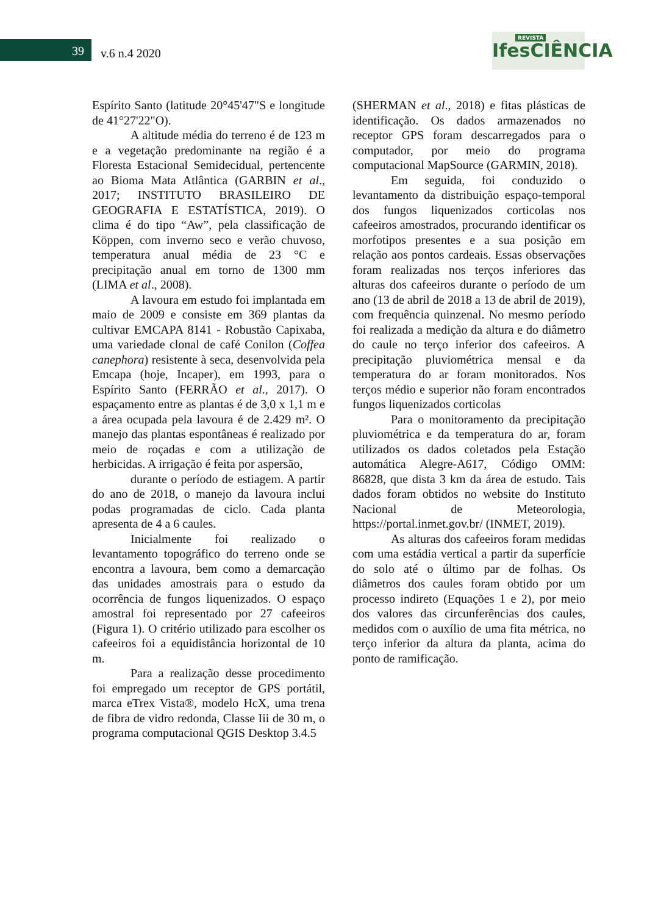39 v.6 n.4 2020
REVISTA
IfesCIÊNCIA
Espírito Santo (latitude 20°45'47"S e longitude de 41°27'22"O).
A altitude média do terreno é de 123 m e a vegetação predominante na região é a Floresta Estacional Semidecidual, pertencente ao Bioma Mata Atlântica (GARBIN et al., 2017; INSTITUTO BRASILEIRO DE GEOGRAFIA E ESTATÍSTICA, 2019). O clima é do tipo “Aw”, pela classificação de Köppen, com inverno seco e verão chuvoso, temperatura anual média de 23 °C e precipitação anual em torno de 1300 mm (LIMA et al., 2008).
A lavoura em estudo foi implantada em maio de 2009 e consiste em 369 plantas da cultivar EMCAPA 8141 - Robustão Capixaba, uma variedade clonal de café Conilon (Coffea canephora) resistente à seca, desenvolvida pela Emcapa (hoje, Incaper), em 1993, para o Espírito Santo (FERRÃO et al., 2017). O espaçamento entre as plantas é de 3,0 x 1,1 m e a área ocupada pela lavoura é de 2.429 m². O manejo das plantas espontâneas é realizado por meio de roçadas e com a utilização de herbicidas. A irrigação é feita por aspersão,
durante o período de estiagem. A partir do ano de 2018, o manejo da lavoura inclui podas programadas de ciclo. Cada planta apresenta de 4 a 6 caules.
Inicialmente foi realizado o levantamento topográfico do terreno onde se encontra a lavoura, bem como a demarcação das unidades amostrais para o estudo da ocorrência de fungos liquenizados. O espaço amostral foi representado por 27 cafeeiros (Figura 1). O critério utilizado para escolher os cafeeiros foi a equidistância horizontal de 10 m.
Para a realização desse procedimento foi empregado um receptor de GPS portátil, marca eTrex Vista®, modelo HcX, uma trena de fibra de vidro redonda, Classe Iii de 30 m, o programa computacional QGIS Desktop 3.4.5
(SHERMAN et al., 2018) e fitas plásticas de identificação. Os dados armazenados no receptor GPS foram descarregados para o computador, por meio do programa computacional MapSource (GARMIN, 2018).
Em seguida, foi conduzido o levantamento da distribuição espaço-temporal dos fungos liquenizados corticolas nos cafeeiros amostrados, procurando identificar os morfotipos presentes e a sua posição em relação aos pontos cardeais. Essas observações foram realizadas nos terços inferiores das alturas dos cafeeiros durante o período de um ano (13 de abril de 2018 a 13 de abril de 2019), com frequência quinzenal. No mesmo período foi realizada a medição da altura e do diâmetro do caule no terço inferior dos cafeeiros. A precipitação pluviométrica mensal e da temperatura do ar foram monitorados. Nos terços médio e superior não foram encontrados fungos liquenizados corticolas
Para o monitoramento da precipitação pluviométrica e da temperatura do ar, foram utilizados os dados coletados pela Estação automática Alegre-A617, Código OMM: 86828, que dista 3 km da área de estudo. Tais dados foram obtidos no website do Instituto Nacional de Meteorologia, https://portal.inmet.gov.br/ (INMET, 2019).
As alturas dos cafeeiros foram medidas com uma estádia vertical a partir da superfície do solo até o último par de folhas. Os diâmetros dos caules foram obtido por um processo indireto (Equações 1 e 2), por meio dos valores das circunferências dos caules, medidos com o auxílio de uma fita métrica, no terço inferior da altura da planta, acima do ponto de ramificação.